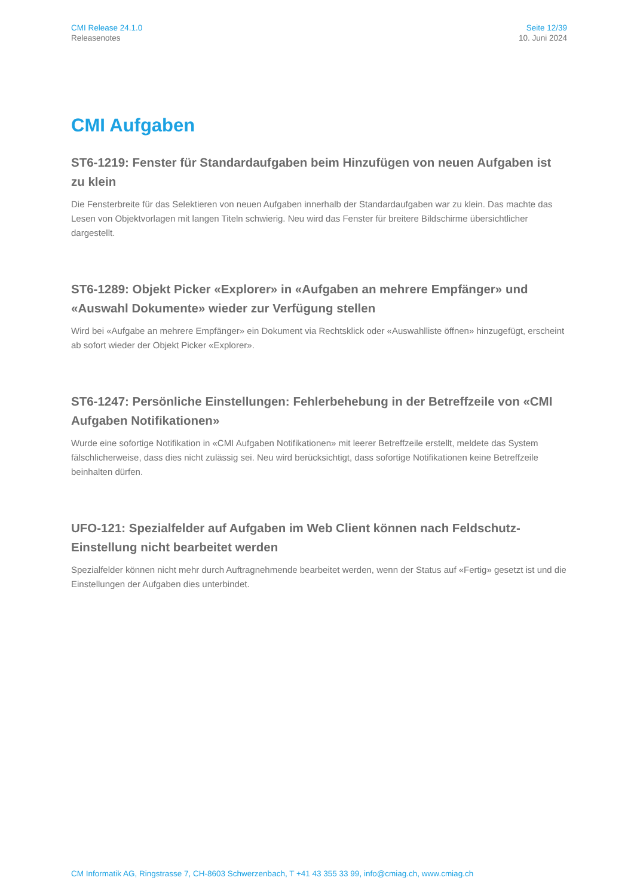CMI Release 24.1.0
Releasenotes
Seite 12/39
10. Juni 2024
CMI Aufgaben
ST6-1219: Fenster für Standardaufgaben beim Hinzufügen von neuen Aufgaben ist zu klein
Die Fensterbreite für das Selektieren von neuen Aufgaben innerhalb der Standardaufgaben war zu klein. Das machte das Lesen von Objektvorlagen mit langen Titeln schwierig. Neu wird das Fenster für breitere Bildschirme übersichtlicher dargestellt.
ST6-1289: Objekt Picker «Explorer» in «Aufgaben an mehrere Empfänger» und «Auswahl Dokumente» wieder zur Verfügung stellen
Wird bei «Aufgabe an mehrere Empfänger» ein Dokument via Rechtsklick oder «Auswahlliste öffnen» hinzugefügt, erscheint ab sofort wieder der Objekt Picker «Explorer».
ST6-1247: Persönliche Einstellungen: Fehlerbehebung in der Betreffzeile von «CMI Aufgaben Notifikationen»
Wurde eine sofortige Notifikation in «CMI Aufgaben Notifikationen» mit leerer Betreffzeile erstellt, meldete das System fälschlicherweise, dass dies nicht zulässig sei. Neu wird berücksichtigt, dass sofortige Notifikationen keine Betreffzeile beinhalten dürfen.
UFO-121: Spezialfelder auf Aufgaben im Web Client können nach Feldschutz-Einstellung nicht bearbeitet werden
Spezialfelder können nicht mehr durch Auftragnehmende bearbeitet werden, wenn der Status auf «Fertig» gesetzt ist und die Einstellungen der Aufgaben dies unterbindet.
CM Informatik AG, Ringstrasse 7, CH-8603 Schwerzenbach, T +41 43 355 33 99, info@cmiag.ch, www.cmiag.ch